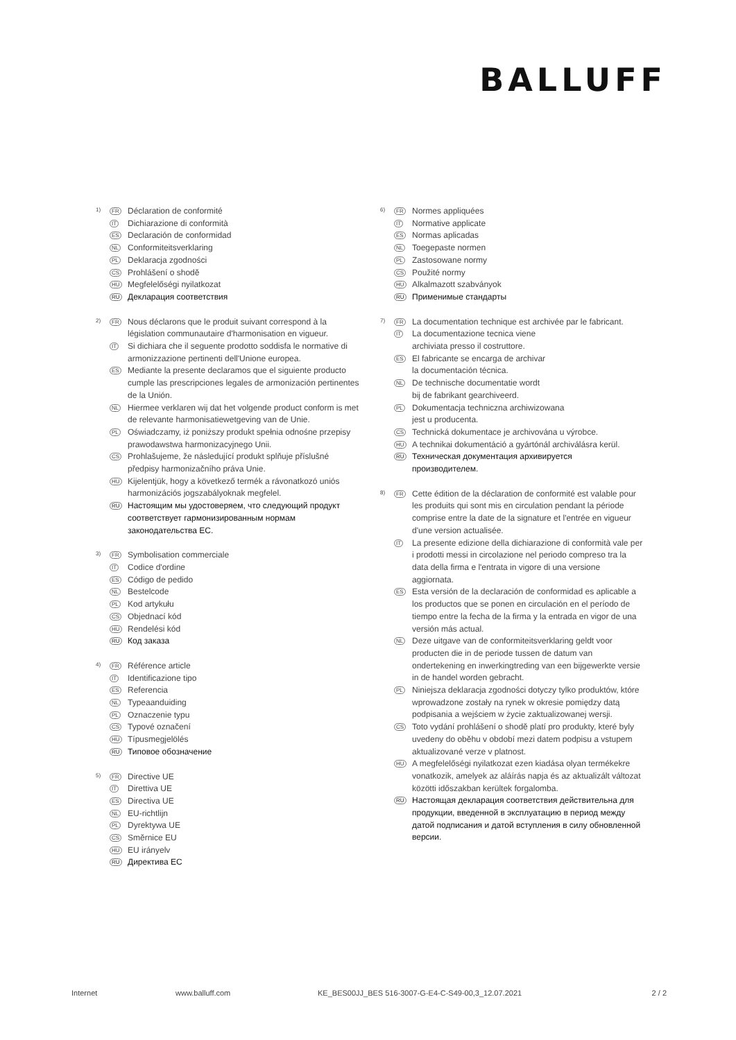BALLUFF
1)
FR
Déclaration de conformité
IT
Dichiarazione di conformità
ES
Declaración de conformidad
NL
Conformiteitsverklaring
PL
Deklaracja zgodności
CS
Prohlášení o shodě
HU
Megfelelőségi nyilatkozat
RU
Декларация соответствия
2)
FR
Nous déclarons que le produit suivant correspond à la législation communautaire d'harmonisation en vigueur.
IT
Si dichiara che il seguente prodotto soddisfa le normative di armonizzazione pertinenti dell'Unione europea.
ES
Mediante la presente declaramos que el siguiente producto cumple las prescripciones legales de armonización pertinentes de la Unión.
NL
Hiermee verklaren wij dat het volgende product conform is met de relevante harmonisatiewetgeving van de Unie.
PL
Oświadczamy, iż poniższy produkt spełnia odnośne przepisy prawodawstwa harmonizacyjnego Unii.
CS
Prohlašujeme, že následující produkt splňuje příslušné předpisy harmonizačního práva Unie.
HU
Kijelentjük, hogy a következő termék a rávonatkozó uniós harmonizációs jogszabályoknak megfelel.
RU
Настоящим мы удостоверяем, что следующий продукт соответствует гармонизированным нормам законодательства ЕС.
3)
FR
Symbolisation commerciale
IT
Codice d'ordine
ES
Código de pedido
NL
Bestelcode
PL
Kod artykułu
CS
Objednací kód
HU
Rendelési kód
RU
Код заказа
4)
FR
Référence article
IT
Identificazione tipo
ES
Referencia
NL
Typeaanduiding
PL
Oznaczenie typu
CS
Typové označení
HU
Típusmegjelölés
RU
Типовое обозначение
5)
FR
Directive UE
IT
Direttiva UE
ES
Directiva UE
NL
EU-richtlijn
PL
Dyrektywa UE
CS
Směrnice EU
HU
EU irányelv
RU
Директива ЕС
6)
FR
Normes appliquées
IT
Normative applicate
ES
Normas aplicadas
NL
Toegepaste normen
PL
Zastosowane normy
CS
Použité normy
HU
Alkalmazott szabványok
RU
Применимые стандарты
7)
FR
La documentation technique est archivée par le fabricant.
IT
La documentazione tecnica viene
archiviata presso il costruttore.
ES
El fabricante se encarga de archivar
la documentación técnica.
NL
De technische documentatie wordt
bij de fabrikant gearchiveerd.
PL
Dokumentacja techniczna archiwizowana
jest u producenta.
CS
Technická dokumentace je archivována u výrobce.
HU
A technikai dokumentáció a gyártónál archiválásra kerül.
RU
Техническая документация архивируется
производителем.
8)
FR
Cette édition de la déclaration de conformité est valable pour les produits qui sont mis en circulation pendant la période comprise entre la date de la signature et l'entrée en vigueur d'une version actualisée.
IT
La presente edizione della dichiarazione di conformità vale per i prodotti messi in circolazione nel periodo compreso tra la data della firma e l'entrata in vigore di una versione aggiornata.
ES
Esta versión de la declaración de conformidad es aplicable a los productos que se ponen en circulación en el período de tiempo entre la fecha de la firma y la entrada en vigor de una versión más actual.
NL
Deze uitgave van de conformiteitsverklaring geldt voor producten die in de periode tussen de datum van ondertekening en inwerkingtreding van een bijgewerkte versie in de handel worden gebracht.
PL
Niniejsza deklaracja zgodności dotyczy tylko produktów, które wprowadzone zostały na rynek w okresie pomiędzy datą podpisania a wejściem w życie zaktualizowanej wersji.
CS
Toto vydání prohlášení o shodě platí pro produkty, které byly uvedeny do oběhu v období mezi datem podpisu a vstupem aktualizované verze v platnost.
HU
A megfelelőségi nyilatkozat ezen kiadása olyan termékekre vonatkozik, amelyek az aláírás napja és az aktualizált változat közötti időszakban kerültek forgalomba.
RU
Настоящая декларация соответствия действительна для продукции, введенной в эксплуатацию в период между датой подписания и датой вступления в силу обновленной версии.
Internet www.balluff.com KE_BES00JJ_BES 516-3007-G-E4-C-S49-00,3_12.07.2021
2 / 2